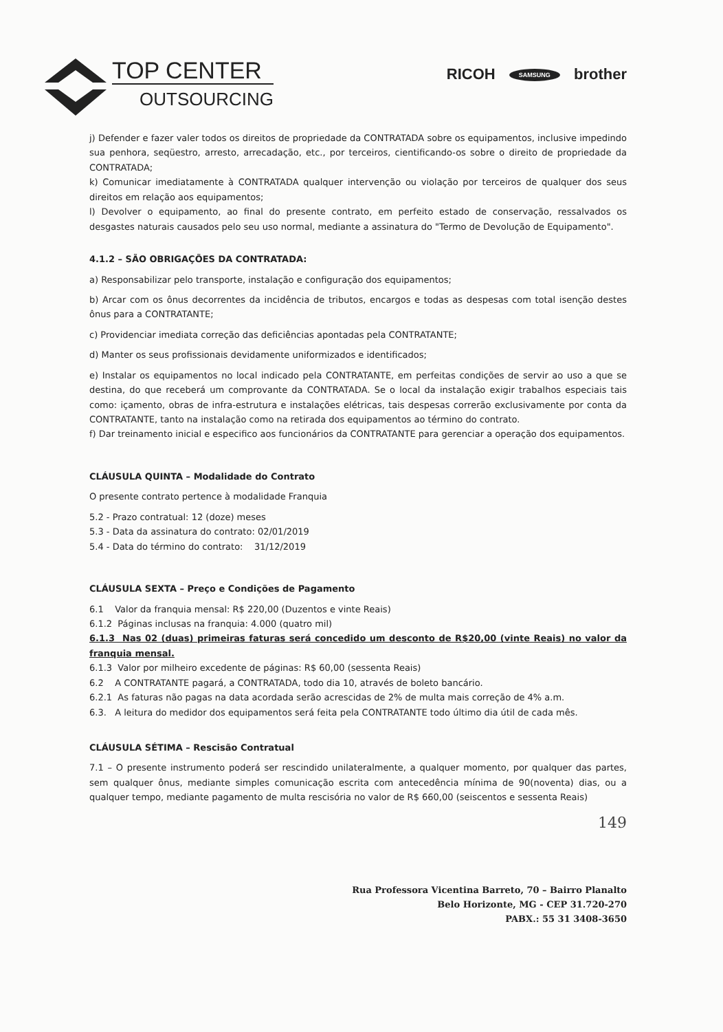TOP CENTER
OUTSOURCING
RICOH SAMSUNG brother
j) Defender e fazer valer todos os direitos de propriedade da CONTRATADA sobre os equipamentos, inclusive impedindo sua penhora, seqüestro, arresto, arrecadação, etc., por terceiros, cientificando-os sobre o direito de propriedade da CONTRATADA;
k) Comunicar imediatamente à CONTRATADA qualquer intervenção ou violação por terceiros de qualquer dos seus direitos em relação aos equipamentos;
l) Devolver o equipamento, ao final do presente contrato, em perfeito estado de conservação, ressalvados os desgastes naturais causados pelo seu uso normal, mediante a assinatura do "Termo de Devolução de Equipamento".
4.1.2 – SÃO OBRIGAÇÕES DA CONTRATADA:
a) Responsabilizar pelo transporte, instalação e configuração dos equipamentos;
b) Arcar com os ônus decorrentes da incidência de tributos, encargos e todas as despesas com total isenção destes ônus para a CONTRATANTE;
c) Providenciar imediata correção das deficiências apontadas pela CONTRATANTE;
d) Manter os seus profissionais devidamente uniformizados e identificados;
e) Instalar os equipamentos no local indicado pela CONTRATANTE, em perfeitas condições de servir ao uso a que se destina, do que receberá um comprovante da CONTRATADA. Se o local da instalação exigir trabalhos especiais tais como: içamento, obras de infra-estrutura e instalações elétricas, tais despesas correrão exclusivamente por conta da CONTRATANTE, tanto na instalação como na retirada dos equipamentos ao término do contrato.
f) Dar treinamento inicial e especifico aos funcionários da CONTRATANTE para gerenciar a operação dos equipamentos.
CLÁUSULA QUINTA – Modalidade do Contrato
O presente contrato pertence à modalidade Franquia
5.2 - Prazo contratual: 12 (doze) meses
5.3 - Data da assinatura do contrato: 02/01/2019
5.4 - Data do término do contrato: 31/12/2019
CLÁUSULA SEXTA – Preço e Condições de Pagamento
6.1 Valor da franquia mensal: R$ 220,00 (Duzentos e vinte Reais)
6.1.2 Páginas inclusas na franquia: 4.000 (quatro mil)
6.1.3 Nas 02 (duas) primeiras faturas será concedido um desconto de R$20,00 (vinte Reais) no valor da franquia mensal.
6.1.3 Valor por milheiro excedente de páginas: R$ 60,00 (sessenta Reais)
6.2 A CONTRATANTE pagará, a CONTRATADA, todo dia 10, através de boleto bancário.
6.2.1 As faturas não pagas na data acordada serão acrescidas de 2% de multa mais correção de 4% a.m.
6.3. A leitura do medidor dos equipamentos será feita pela CONTRATANTE todo último dia útil de cada mês.
CLÁUSULA SÉTIMA – Rescisão Contratual
7.1 – O presente instrumento poderá ser rescindido unilateralmente, a qualquer momento, por qualquer das partes, sem qualquer ônus, mediante simples comunicação escrita com antecedência mínima de 90(noventa) dias, ou a qualquer tempo, mediante pagamento de multa rescisória no valor de R$ 660,00 (seiscentos e sessenta Reais)
149
Rua Professora Vicentina Barreto, 70 – Bairro Planalto
Belo Horizonte, MG - CEP 31.720-270
PABX.: 55 31 3408-3650